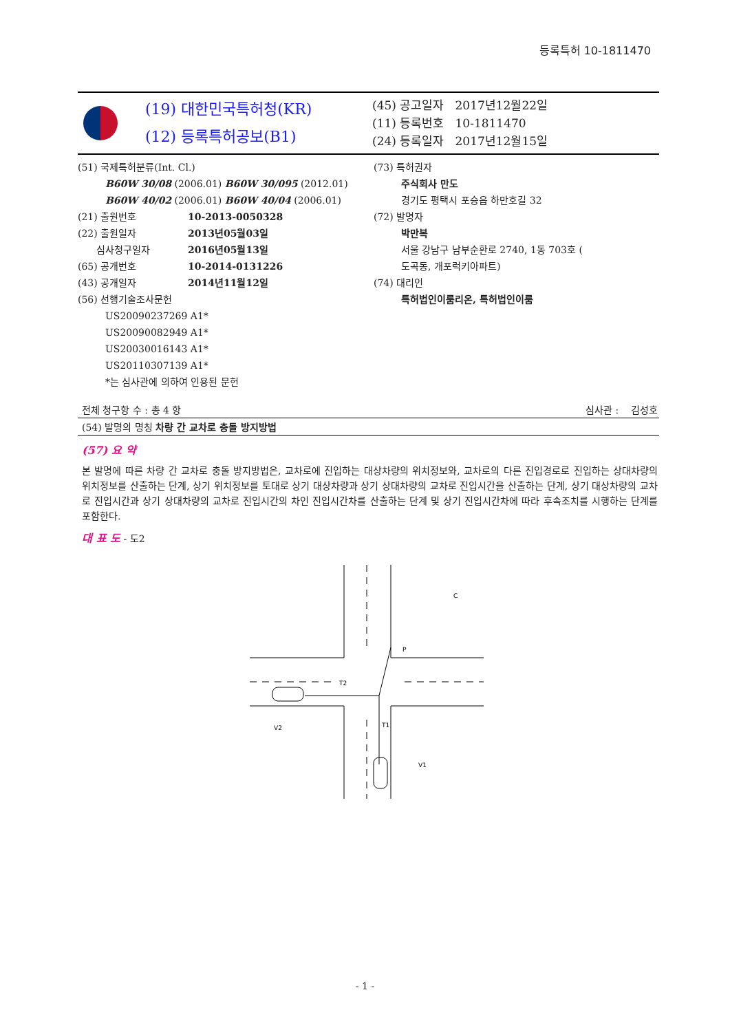등록특허 10-1811470
(19) 대한민국특허청(KR)
(12) 등록특허공보(B1)
(45) 공고일자 2017년12월22일
(11) 등록번호 10-1811470
(24) 등록일자 2017년12월15일
(51) 국제특허분류(Int. Cl.)
B60W 30/08 (2006.01) B60W 30/095 (2012.01)
B60W 40/02 (2006.01) B60W 40/04 (2006.01)
(21) 출원번호 10-2013-0050328
(22) 출원일자 2013년05월03일
심사청구일자 2016년05월13일
(65) 공개번호 10-2014-0131226
(43) 공개일자 2014년11월12일
(56) 선행기술조사문헌
US20090237269 A1*
US20090082949 A1*
US20030016143 A1*
US20110307139 A1*
*는 심사관에 의하여 인용된 문헌
(73) 특허권자
주식회사 만도
경기도 평택시 포승읍 하만호길 32
(72) 발명자
박만복
서울 강남구 남부순환로 2740, 1동 703호 (
도곡동, 개포럭키아파트)
(74) 대리인
특허법인이룸리온, 특허법인이룸
전체 청구항 수 : 총 4 항 심사관 : 김성호
(54) 발명의 명칭 차량 간 교차로 충돌 방지방법
(57) 요 약
본 발명에 따른 차량 간 교차로 충돌 방지방법은, 교차로에 진입하는 대상차량의 위치정보와, 교차로의 다른 진입경로로 진입하는 상대차량의 위치정보를 산출하는 단계, 상기 위치정보를 토대로 상기 대상차량과 상기 상대차량의 교차로 진입시간을 산출하는 단계, 상기 대상차량의 교차로 진입시간과 상기 상대차량의 교차로 진입시간의 차인 진입시간차를 산출하는 단계 및 상기 진입시간차에 따라 후속조치를 시행하는 단계를 포함한다.
대 표 도 - 도2
C
P
T2
T1
V2
V1
- 1 -